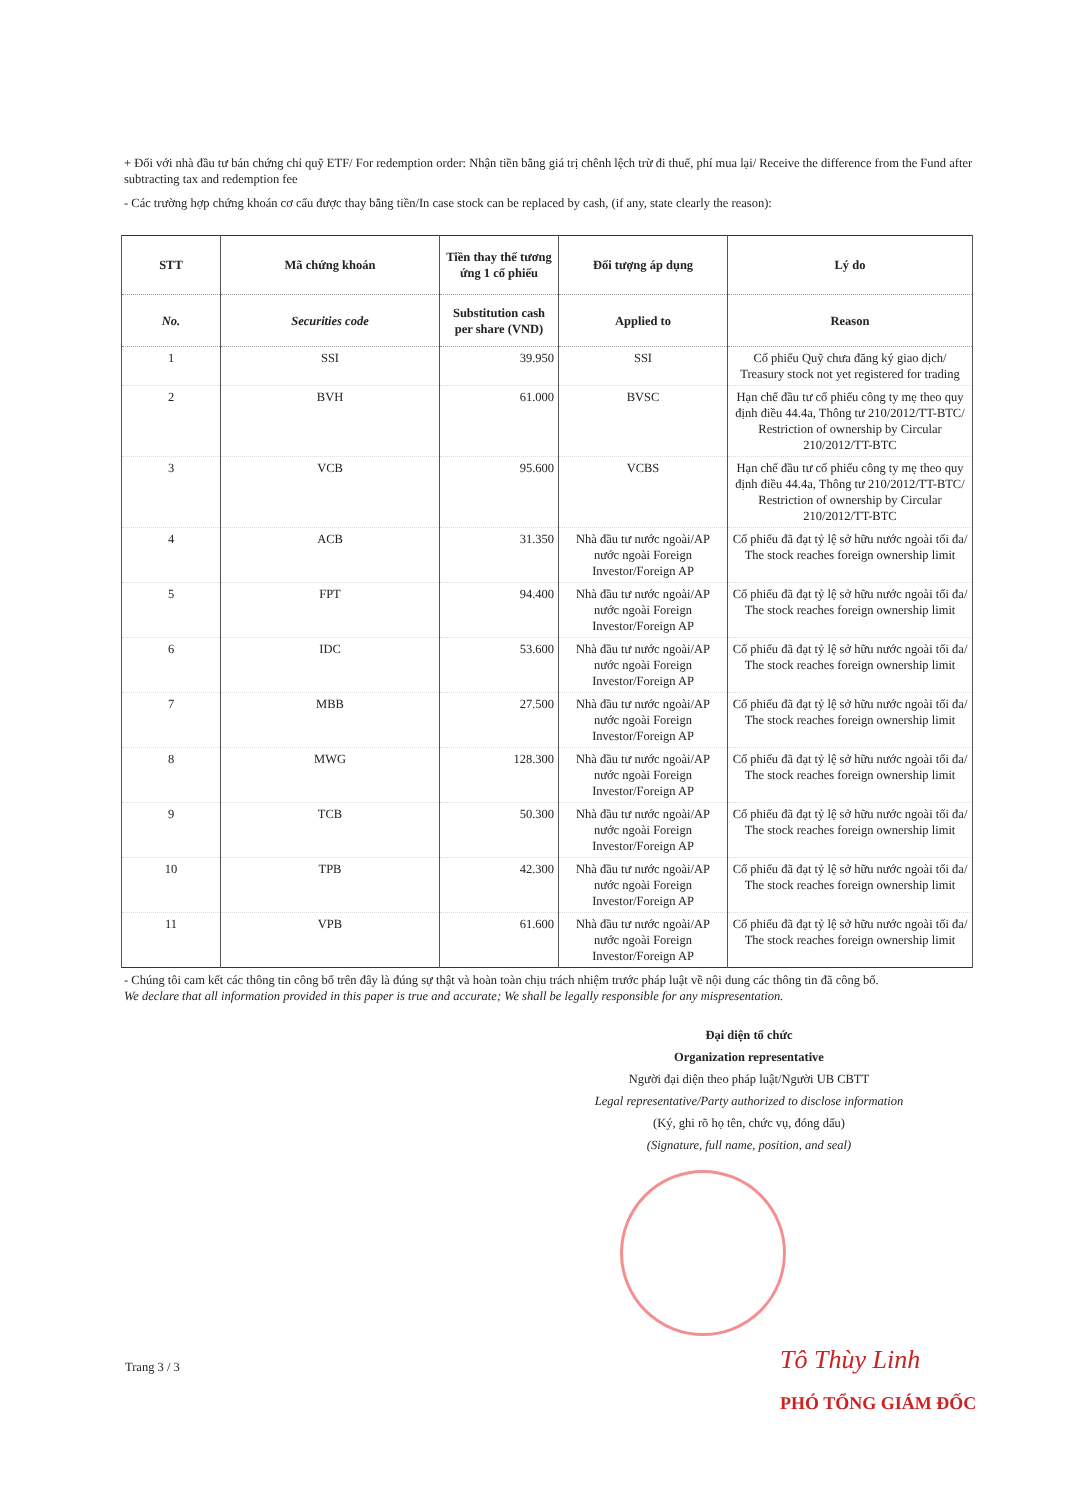+ Đối với nhà đầu tư bán chứng chỉ quỹ ETF/ For redemption order: Nhận tiền bằng giá trị chênh lệch trừ đi thuế, phí mua lại/ Receive the difference from the Fund after subtracting tax and redemption fee
- Các trường hợp chứng khoán cơ cấu được thay bằng tiền/In case stock can be replaced by cash, (if any, state clearly the reason):
| STT | Mã chứng khoán | Tiền thay thế tương ứng 1 cổ phiếu | Đối tượng áp dụng | Lý do |
| --- | --- | --- | --- | --- |
| No. | Securities code | Substitution cash per share (VND) | Applied to | Reason |
| 1 | SSI | 39.950 | SSI | Cổ phiếu Quỹ chưa đăng ký giao dịch/ Treasury stock not yet registered for trading |
| 2 | BVH | 61.000 | BVSC | Hạn chế đầu tư cổ phiếu công ty mẹ theo quy định điều 44.4a, Thông tư 210/2012/TT-BTC/ Restriction of ownership by Circular 210/2012/TT-BTC |
| 3 | VCB | 95.600 | VCBS | Hạn chế đầu tư cổ phiếu công ty mẹ theo quy định điều 44.4a, Thông tư 210/2012/TT-BTC/ Restriction of ownership by Circular 210/2012/TT-BTC |
| 4 | ACB | 31.350 | Nhà đầu tư nước ngoài/AP nước ngoài Foreign Investor/Foreign AP | Cổ phiếu đã đạt tỷ lệ sở hữu nước ngoài tối đa/ The stock reaches foreign ownership limit |
| 5 | FPT | 94.400 | Nhà đầu tư nước ngoài/AP nước ngoài Foreign Investor/Foreign AP | Cổ phiếu đã đạt tỷ lệ sở hữu nước ngoài tối đa/ The stock reaches foreign ownership limit |
| 6 | IDC | 53.600 | Nhà đầu tư nước ngoài/AP nước ngoài Foreign Investor/Foreign AP | Cổ phiếu đã đạt tỷ lệ sở hữu nước ngoài tối đa/ The stock reaches foreign ownership limit |
| 7 | MBB | 27.500 | Nhà đầu tư nước ngoài/AP nước ngoài Foreign Investor/Foreign AP | Cổ phiếu đã đạt tỷ lệ sở hữu nước ngoài tối đa/ The stock reaches foreign ownership limit |
| 8 | MWG | 128.300 | Nhà đầu tư nước ngoài/AP nước ngoài Foreign Investor/Foreign AP | Cổ phiếu đã đạt tỷ lệ sở hữu nước ngoài tối đa/ The stock reaches foreign ownership limit |
| 9 | TCB | 50.300 | Nhà đầu tư nước ngoài/AP nước ngoài Foreign Investor/Foreign AP | Cổ phiếu đã đạt tỷ lệ sở hữu nước ngoài tối đa/ The stock reaches foreign ownership limit |
| 10 | TPB | 42.300 | Nhà đầu tư nước ngoài/AP nước ngoài Foreign Investor/Foreign AP | Cổ phiếu đã đạt tỷ lệ sở hữu nước ngoài tối đa/ The stock reaches foreign ownership limit |
| 11 | VPB | 61.600 | Nhà đầu tư nước ngoài/AP nước ngoài Foreign Investor/Foreign AP | Cổ phiếu đã đạt tỷ lệ sở hữu nước ngoài tối đa/ The stock reaches foreign ownership limit |
- Chúng tôi cam kết các thông tin công bố trên đây là đúng sự thật và hoàn toàn chịu trách nhiệm trước pháp luật về nội dung các thông tin đã công bố.
We declare that all information provided in this paper is true and accurate; We shall be legally responsible for any mispresentation.
Đại diện tổ chức
Organization representative
Người đại diện theo pháp luật/Người UB CBTT
Legal representative/Party authorized to disclose information
(Ký, ghi rõ họ tên, chức vụ, đóng dấu)
(Signature, full name, position, and seal)
Trang 3 / 3 Tô Thùy Linh
PHÓ TỔNG GIÁM ĐỐC